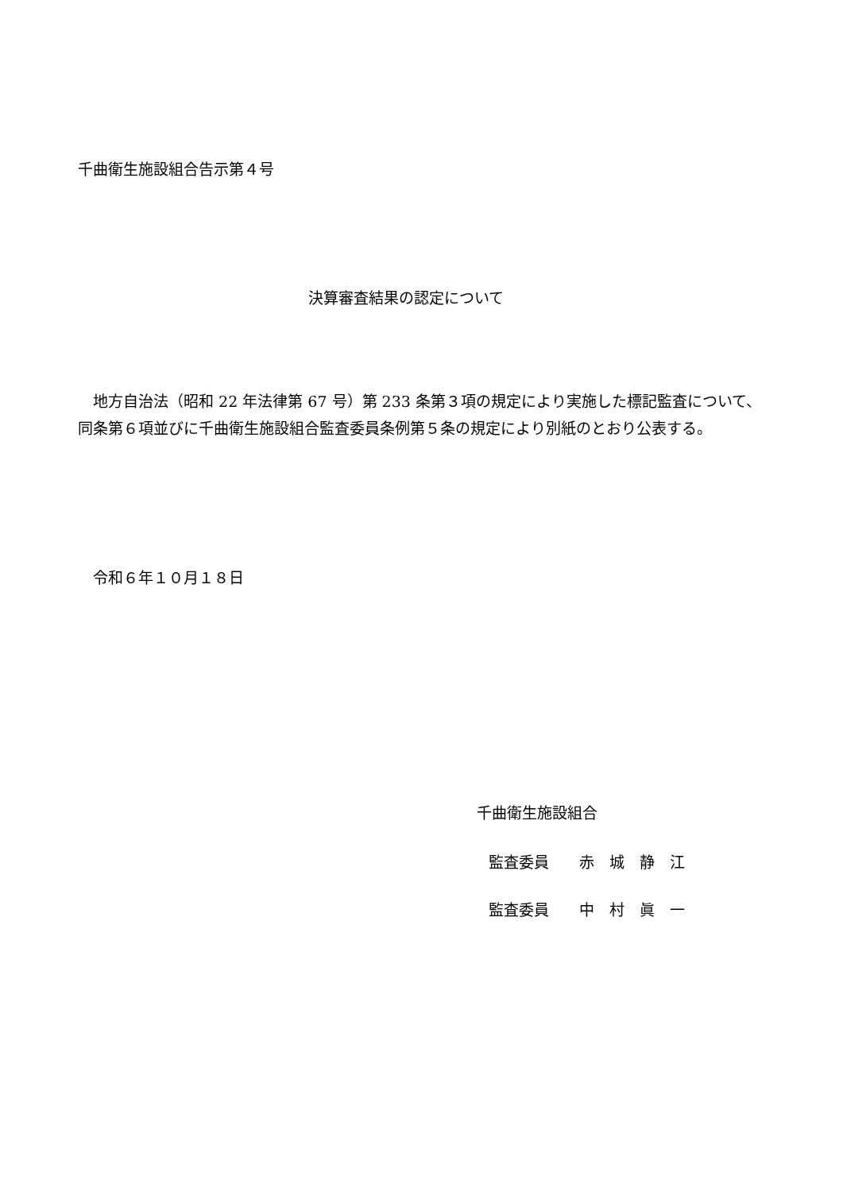千曲衛生施設組合告示第４号
決算審査結果の認定について
　地方自治法（昭和 22 年法律第 67 号）第 233 条第３項の規定により実施した標記監査について、同条第６項並びに千曲衛生施設組合監査委員条例第５条の規定により別紙のとおり公表する。
　令和６年１０月１８日
千曲衛生施設組合
監査委員　　赤　城　静　江
監査委員　　中　村　眞　一